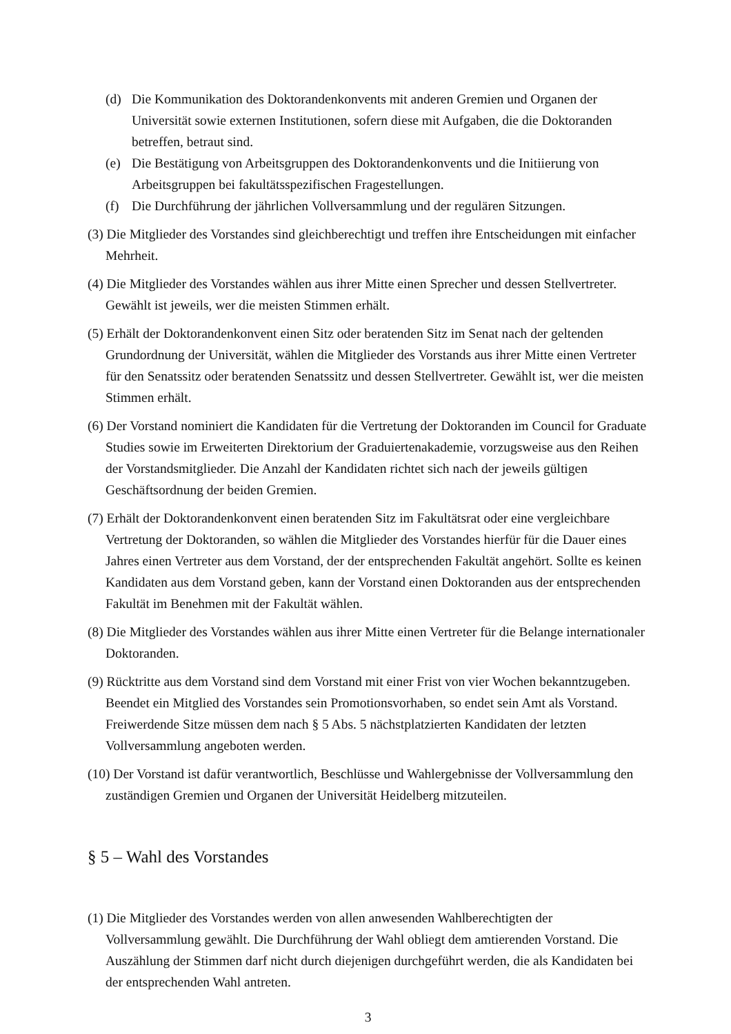(d) Die Kommunikation des Doktorandenkonvents mit anderen Gremien und Organen der Universität sowie externen Institutionen, sofern diese mit Aufgaben, die die Doktoranden betreffen, betraut sind.
(e) Die Bestätigung von Arbeitsgruppen des Doktorandenkonvents und die Initiierung von Arbeitsgruppen bei fakultätsspezifischen Fragestellungen.
(f) Die Durchführung der jährlichen Vollversammlung und der regulären Sitzungen.
(3) Die Mitglieder des Vorstandes sind gleichberechtigt und treffen ihre Entscheidungen mit einfacher Mehrheit.
(4) Die Mitglieder des Vorstandes wählen aus ihrer Mitte einen Sprecher und dessen Stellvertreter. Gewählt ist jeweils, wer die meisten Stimmen erhält.
(5) Erhält der Doktorandenkonvent einen Sitz oder beratenden Sitz im Senat nach der geltenden Grundordnung der Universität, wählen die Mitglieder des Vorstands aus ihrer Mitte einen Vertreter für den Senatssitz oder beratenden Senatssitz und dessen Stellvertreter. Gewählt ist, wer die meisten Stimmen erhält.
(6) Der Vorstand nominiert die Kandidaten für die Vertretung der Doktoranden im Council for Graduate Studies sowie im Erweiterten Direktorium der Graduiertenakademie, vorzugsweise aus den Reihen der Vorstandsmitglieder. Die Anzahl der Kandidaten richtet sich nach der jeweils gültigen Geschäftsordnung der beiden Gremien.
(7) Erhält der Doktorandenkonvent einen beratenden Sitz im Fakultätsrat oder eine vergleichbare Vertretung der Doktoranden, so wählen die Mitglieder des Vorstandes hierfür für die Dauer eines Jahres einen Vertreter aus dem Vorstand, der der entsprechenden Fakultät angehört. Sollte es keinen Kandidaten aus dem Vorstand geben, kann der Vorstand einen Doktoranden aus der entsprechenden Fakultät im Benehmen mit der Fakultät wählen.
(8) Die Mitglieder des Vorstandes wählen aus ihrer Mitte einen Vertreter für die Belange internationaler Doktoranden.
(9) Rücktritte aus dem Vorstand sind dem Vorstand mit einer Frist von vier Wochen bekanntzugeben. Beendet ein Mitglied des Vorstandes sein Promotionsvorhaben, so endet sein Amt als Vorstand. Freiwerdende Sitze müssen dem nach § 5 Abs. 5 nächstplatzierten Kandidaten der letzten Vollversammlung angeboten werden.
(10) Der Vorstand ist dafür verantwortlich, Beschlüsse und Wahlergebnisse der Vollversammlung den zuständigen Gremien und Organen der Universität Heidelberg mitzuteilen.
§ 5 – Wahl des Vorstandes
(1) Die Mitglieder des Vorstandes werden von allen anwesenden Wahlberechtigten der Vollversammlung gewählt. Die Durchführung der Wahl obliegt dem amtierenden Vorstand. Die Auszählung der Stimmen darf nicht durch diejenigen durchgeführt werden, die als Kandidaten bei der entsprechenden Wahl antreten.
3